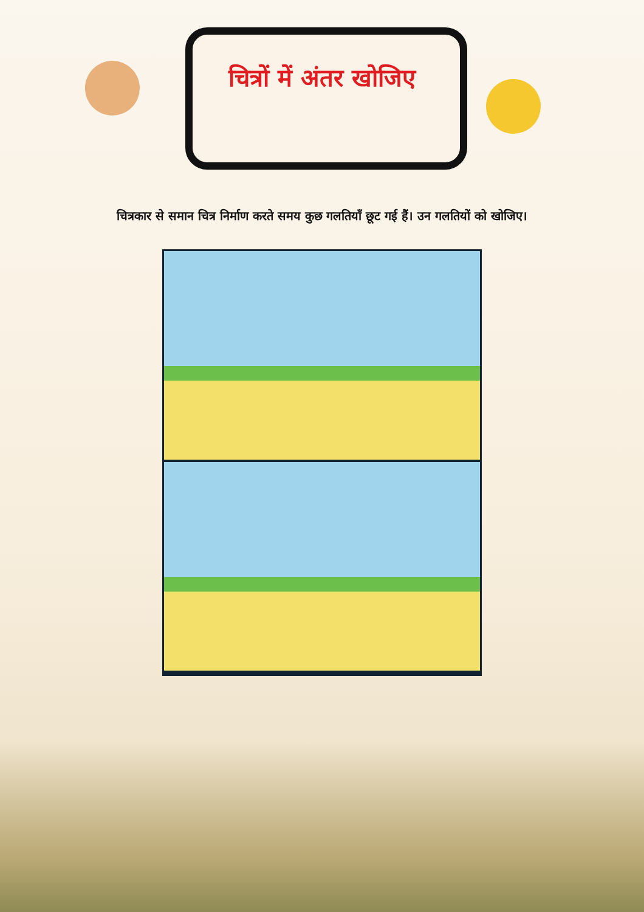चित्रों में अंतर खोजिए
चित्रकार से समान चित्र निर्माण करते समय कुछ गलतियाँ छूट गई हैं। उन गलतियों को खोजिए।